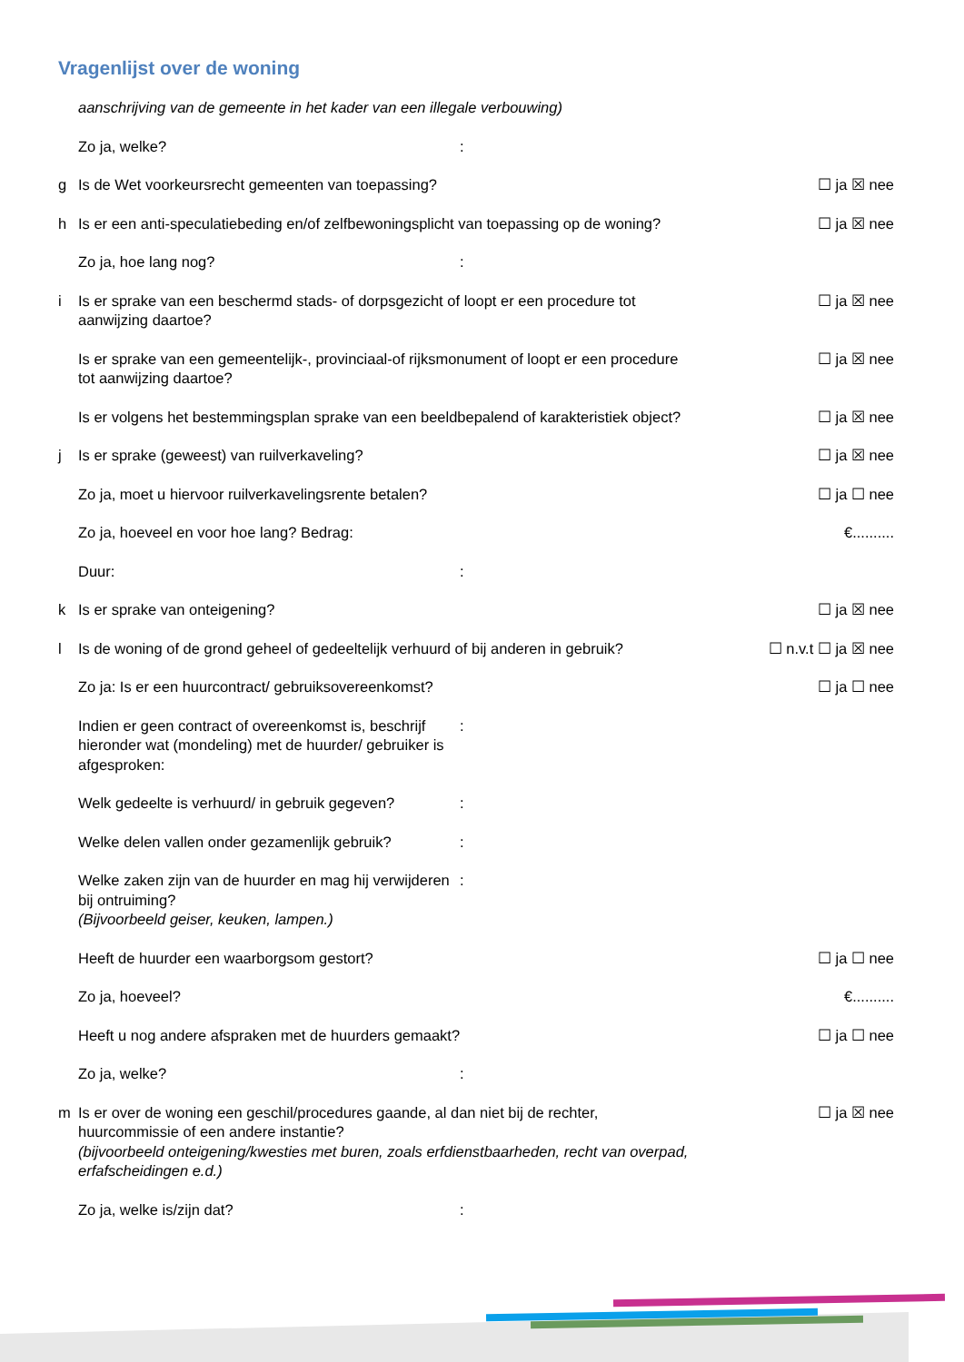Vragenlijst over de woning
aanschrijving van de gemeente in het kader van een illegale verbouwing)
Zo ja, welke? :
g Is de Wet voorkeursrecht gemeenten van toepassing?
☐ ja ☒ nee
h Is er een anti-speculatiebeding en/of zelfbewoningsplicht van toepassing op de woning?
☐ ja ☒ nee
Zo ja, hoe lang nog? :
i Is er sprake van een beschermd stads- of dorpsgezicht of loopt er een procedure tot aanwijzing daartoe?
☐ ja ☒ nee
Is er sprake van een gemeentelijk-, provinciaal-of rijksmonument of loopt er een procedure tot aanwijzing daartoe?
☐ ja ☒ nee
Is er volgens het bestemmingsplan sprake van een beeldbepalend of karakteristiek object?
☐ ja ☒ nee
j Is er sprake (geweest) van ruilverkaveling?
☐ ja ☒ nee
Zo ja, moet u hiervoor ruilverkavelingsrente betalen?
☐ ja ☐ nee
Zo ja, hoeveel en voor hoe lang? Bedrag:
€..........
Duur: :
k Is er sprake van onteigening? ☐ ja ☒ nee
l Is de woning of de grond geheel of gedeeltelijk verhuurd of bij anderen in gebruik?
☐ n.v.t ☐ ja ☒ nee
Zo ja: Is er een huurcontract/ gebruiksovereenkomst?
☐ ja ☐ nee
Indien er geen contract of overeenkomst is, beschrijf hieronder wat (mondeling) met de huurder/ gebruiker is afgesproken:
:
Welk gedeelte is verhuurd/ in gebruik gegeven?
:
Welke delen vallen onder gezamenlijk gebruik?
:
Welke zaken zijn van de huurder en mag hij verwijderen bij ontruiming?
(Bijvoorbeeld geiser, keuken, lampen.)
:
Heeft de huurder een waarborgsom gestort?
☐ ja ☐ nee
Zo ja, hoeveel? €..........
Heeft u nog andere afspraken met de huurders gemaakt?
☐ ja ☐ nee
Zo ja, welke? :
m Is er over de woning een geschil/procedures gaande, al dan niet bij de rechter, huurcommissie of een andere instantie?
(bijvoorbeeld onteigening/kwesties met buren, zoals erfdienstbaarheden, recht van overpad, erfafscheidingen e.d.)
☐ ja ☒ nee
Zo ja, welke is/zijn dat? :